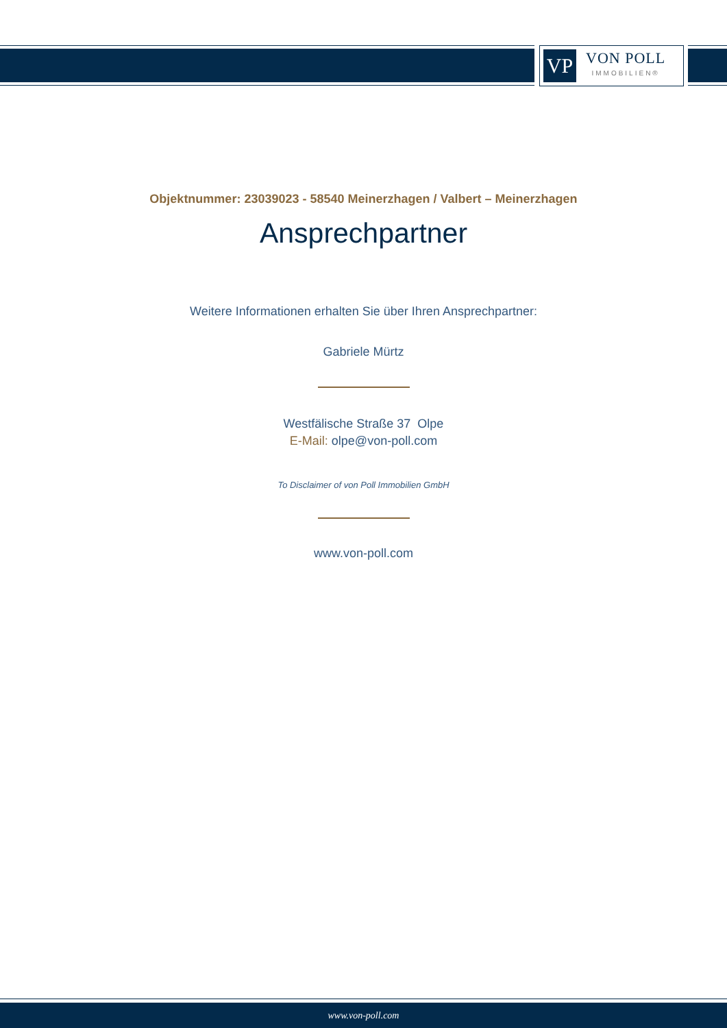VP
VON POLL
IMMOBILIEN®
Objektnummer: 23039023 - 58540 Meinerzhagen / Valbert – Meinerzhagen
Ansprechpartner
Weitere Informationen erhalten Sie über Ihren Ansprechpartner:
Gabriele Mürtz
Westfälische Straße 37 Olpe
E-Mail: olpe@von-poll.com
To Disclaimer of von Poll Immobilien GmbH
www.von-poll.com
www.von-poll.com